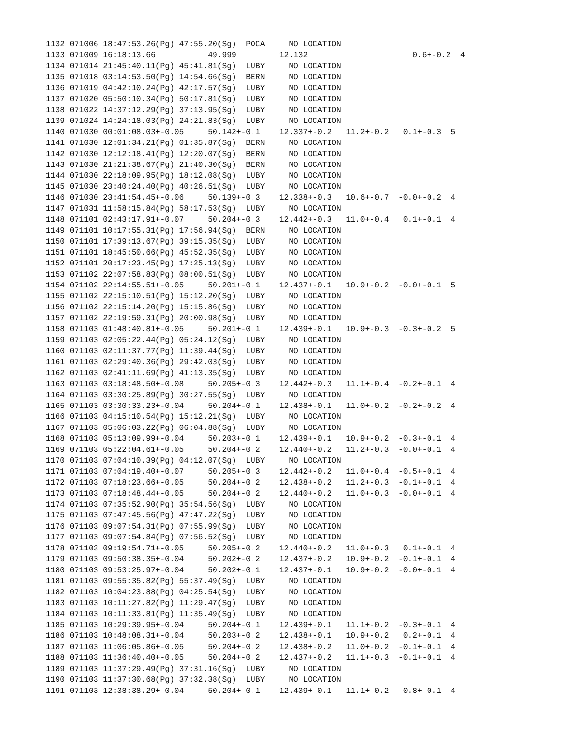1132 071006 18:47:53.26(Pg) 47:55.20(Sg)  POCA     NO LOCATION
1133 071009 16:18:13.66           49.999         12.132                      0.6+-0.2  4
1134 071014 21:45:40.11(Pg) 45:41.81(Sg)  LUBY     NO LOCATION
1135 071018 03:14:53.50(Pg) 14:54.66(Sg)  BERN     NO LOCATION
1136 071019 04:42:10.24(Pg) 42:17.57(Sg)  LUBY     NO LOCATION
1137 071020 05:50:10.34(Pg) 50:17.81(Sg)  LUBY     NO LOCATION
1138 071022 14:37:12.29(Pg) 37:13.95(Sg)  LUBY     NO LOCATION
1139 071024 14:24:18.03(Pg) 24:21.83(Sg)  LUBY     NO LOCATION
1140 071030 00:01:08.03+-0.05     50.142+-0.1    12.337+-0.2   11.2+-0.2   0.1+-0.3  5
1141 071030 12:01:34.21(Pg) 01:35.87(Sg)  BERN     NO LOCATION
1142 071030 12:12:18.41(Pg) 12:20.07(Sg)  BERN     NO LOCATION
1143 071030 21:21:38.67(Pg) 21:40.30(Sg)  BERN     NO LOCATION
1144 071030 22:18:09.95(Pg) 18:12.08(Sg)  LUBY     NO LOCATION
1145 071030 23:40:24.40(Pg) 40:26.51(Sg)  LUBY     NO LOCATION
1146 071030 23:41:54.45+-0.06     50.139+-0.3    12.338+-0.3   10.6+-0.7  -0.0+-0.2  4
1147 071031 11:58:15.84(Pg) 58:17.53(Sg)  LUBY     NO LOCATION
1148 071101 02:43:17.91+-0.07     50.204+-0.3    12.442+-0.3   11.0+-0.4   0.1+-0.1  4
1149 071101 10:17:55.31(Pg) 17:56.94(Sg)  BERN     NO LOCATION
1150 071101 17:39:13.67(Pg) 39:15.35(Sg)  LUBY     NO LOCATION
1151 071101 18:45:50.66(Pg) 45:52.35(Sg)  LUBY     NO LOCATION
1152 071101 20:17:23.45(Pg) 17:25.13(Sg)  LUBY     NO LOCATION
1153 071102 22:07:58.83(Pg) 08:00.51(Sg)  LUBY     NO LOCATION
1154 071102 22:14:55.51+-0.05     50.201+-0.1    12.437+-0.1   10.9+-0.2  -0.0+-0.1  5
1155 071102 22:15:10.51(Pg) 15:12.20(Sg)  LUBY     NO LOCATION
1156 071102 22:15:14.20(Pg) 15:15.86(Sg)  LUBY     NO LOCATION
1157 071102 22:19:59.31(Pg) 20:00.98(Sg)  LUBY     NO LOCATION
1158 071103 01:48:40.81+-0.05     50.201+-0.1    12.439+-0.1   10.9+-0.3  -0.3+-0.2  5
1159 071103 02:05:22.44(Pg) 05:24.12(Sg)  LUBY     NO LOCATION
1160 071103 02:11:37.77(Pg) 11:39.44(Sg)  LUBY     NO LOCATION
1161 071103 02:29:40.36(Pg) 29:42.03(Sg)  LUBY     NO LOCATION
1162 071103 02:41:11.69(Pg) 41:13.35(Sg)  LUBY     NO LOCATION
1163 071103 03:18:48.50+-0.08     50.205+-0.3    12.442+-0.3   11.1+-0.4  -0.2+-0.1  4
1164 071103 03:30:25.89(Pg) 30:27.55(Sg)  LUBY     NO LOCATION
1165 071103 03:30:33.23+-0.04     50.204+-0.1    12.438+-0.1   11.0+-0.2  -0.2+-0.2  4
1166 071103 04:15:10.54(Pg) 15:12.21(Sg)  LUBY     NO LOCATION
1167 071103 05:06:03.22(Pg) 06:04.88(Sg)  LUBY     NO LOCATION
1168 071103 05:13:09.99+-0.04     50.203+-0.1    12.439+-0.1   10.9+-0.2  -0.3+-0.1  4
1169 071103 05:22:04.61+-0.05     50.204+-0.2    12.440+-0.2   11.2+-0.3  -0.0+-0.1  4
1170 071103 07:04:10.39(Pg) 04:12.07(Sg)  LUBY     NO LOCATION
1171 071103 07:04:19.40+-0.07     50.205+-0.3    12.442+-0.2   11.0+-0.4  -0.5+-0.1  4
1172 071103 07:18:23.66+-0.05     50.204+-0.2    12.438+-0.2   11.2+-0.3  -0.1+-0.1  4
1173 071103 07:18:48.44+-0.05     50.204+-0.2    12.440+-0.2   11.0+-0.3  -0.0+-0.1  4
1174 071103 07:35:52.90(Pg) 35:54.56(Sg)  LUBY     NO LOCATION
1175 071103 07:47:45.56(Pg) 47:47.22(Sg)  LUBY     NO LOCATION
1176 071103 09:07:54.31(Pg) 07:55.99(Sg)  LUBY     NO LOCATION
1177 071103 09:07:54.84(Pg) 07:56.52(Sg)  LUBY     NO LOCATION
1178 071103 09:19:54.71+-0.05     50.205+-0.2    12.440+-0.2   11.0+-0.3   0.1+-0.1  4
1179 071103 09:50:38.35+-0.04     50.202+-0.2    12.437+-0.2   10.9+-0.2  -0.1+-0.1  4
1180 071103 09:53:25.97+-0.04     50.202+-0.1    12.437+-0.1   10.9+-0.2  -0.0+-0.1  4
1181 071103 09:55:35.82(Pg) 55:37.49(Sg)  LUBY     NO LOCATION
1182 071103 10:04:23.88(Pg) 04:25.54(Sg)  LUBY     NO LOCATION
1183 071103 10:11:27.82(Pg) 11:29.47(Sg)  LUBY     NO LOCATION
1184 071103 10:11:33.81(Pg) 11:35.49(Sg)  LUBY     NO LOCATION
1185 071103 10:29:39.95+-0.04     50.204+-0.1    12.439+-0.1   11.1+-0.2  -0.3+-0.1  4
1186 071103 10:48:08.31+-0.04     50.203+-0.2    12.438+-0.1   10.9+-0.2   0.2+-0.1  4
1187 071103 11:06:05.86+-0.05     50.204+-0.2    12.438+-0.2   11.0+-0.2  -0.1+-0.1  4
1188 071103 11:36:40.40+-0.05     50.204+-0.2    12.437+-0.2   11.1+-0.3  -0.1+-0.1  4
1189 071103 11:37:29.49(Pg) 37:31.16(Sg)  LUBY     NO LOCATION
1190 071103 11:37:30.68(Pg) 37:32.38(Sg)  LUBY     NO LOCATION
1191 071103 12:38:38.29+-0.04     50.204+-0.1    12.439+-0.1   11.1+-0.2   0.8+-0.1  4